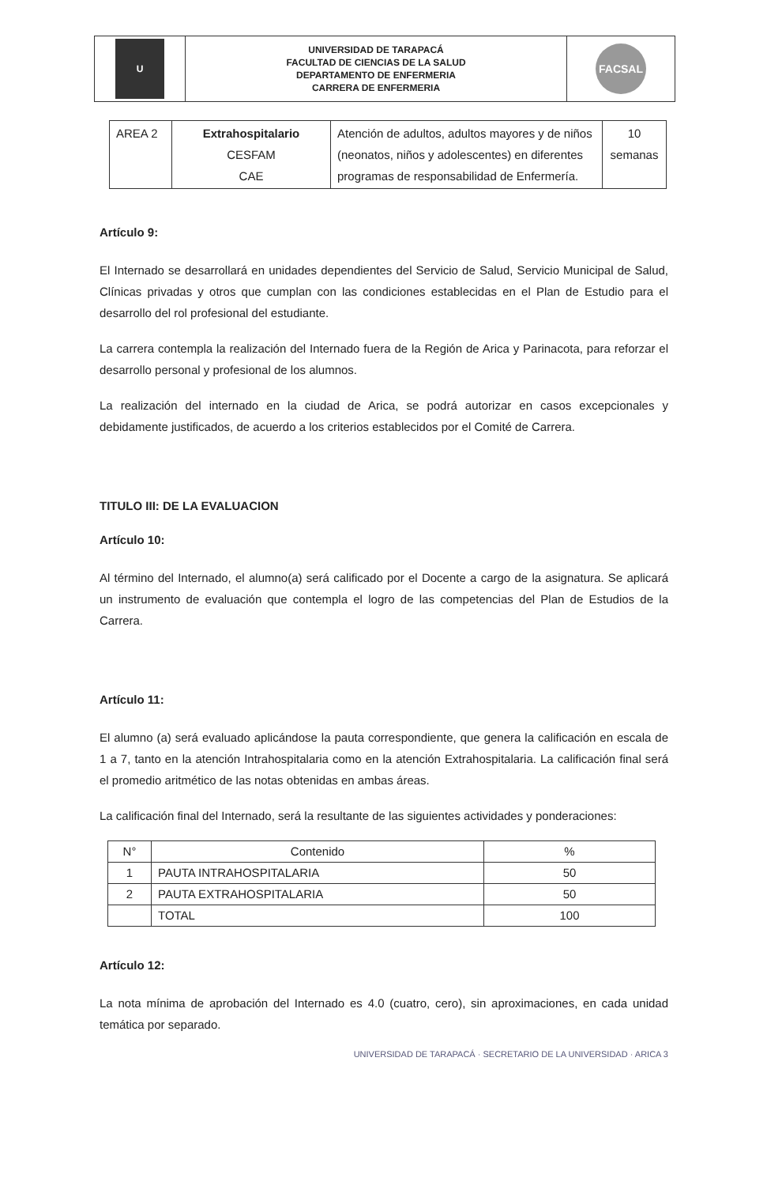| U | UNIVERSIDAD DE TARAPACÁ FACULTAD DE CIENCIAS DE LA SALUD DEPARTAMENTO DE ENFERMERIA CARRERA DE ENFERMERIA | FACSAL |
| AREA 2 | Extrahospitalario CESFAM CAE | Atención de adultos, adultos mayores y de niños (neonatos, niños y adolescentes) en diferentes programas de responsabilidad de Enfermería. | 10 semanas |
Artículo 9:
El Internado se desarrollará en unidades dependientes del Servicio de Salud, Servicio Municipal de Salud, Clínicas privadas y otros que cumplan con las condiciones establecidas en el Plan de Estudio para el desarrollo del rol profesional del estudiante.
La carrera contempla la realización del Internado fuera de la Región de Arica y Parinacota, para reforzar el desarrollo personal y profesional de los alumnos.
La realización del internado en la ciudad de Arica, se podrá autorizar en casos excepcionales y debidamente justificados, de acuerdo a los criterios establecidos por el Comité de Carrera.
TITULO III: DE LA EVALUACION
Artículo 10:
Al término del Internado, el alumno(a) será calificado por el Docente a cargo de la asignatura. Se aplicará un instrumento de evaluación que contempla el logro de las competencias del Plan de Estudios de la Carrera.
Artículo 11:
El alumno (a) será evaluado aplicándose la pauta correspondiente, que genera la calificación en escala de 1 a 7, tanto en la atención Intrahospitalaria como en la atención Extrahospitalaria. La calificación final será el promedio aritmético de las notas obtenidas en ambas áreas.
La calificación final del Internado, será la resultante de las siguientes actividades y ponderaciones:
| N° | Contenido | % |
| --- | --- | --- |
| 1 | PAUTA INTRAHOSPITALARIA | 50 |
| 2 | PAUTA EXTRAHOSPITALARIA | 50 |
| | TOTAL | 100 |
Artículo 12:
La nota mínima de aprobación del Internado es 4.0 (cuatro, cero), sin aproximaciones, en cada unidad temática por separado.
UNIVERSIDAD DE TARAPACÁ · SECRETARIO DE LA UNIVERSIDAD · ARICA 3